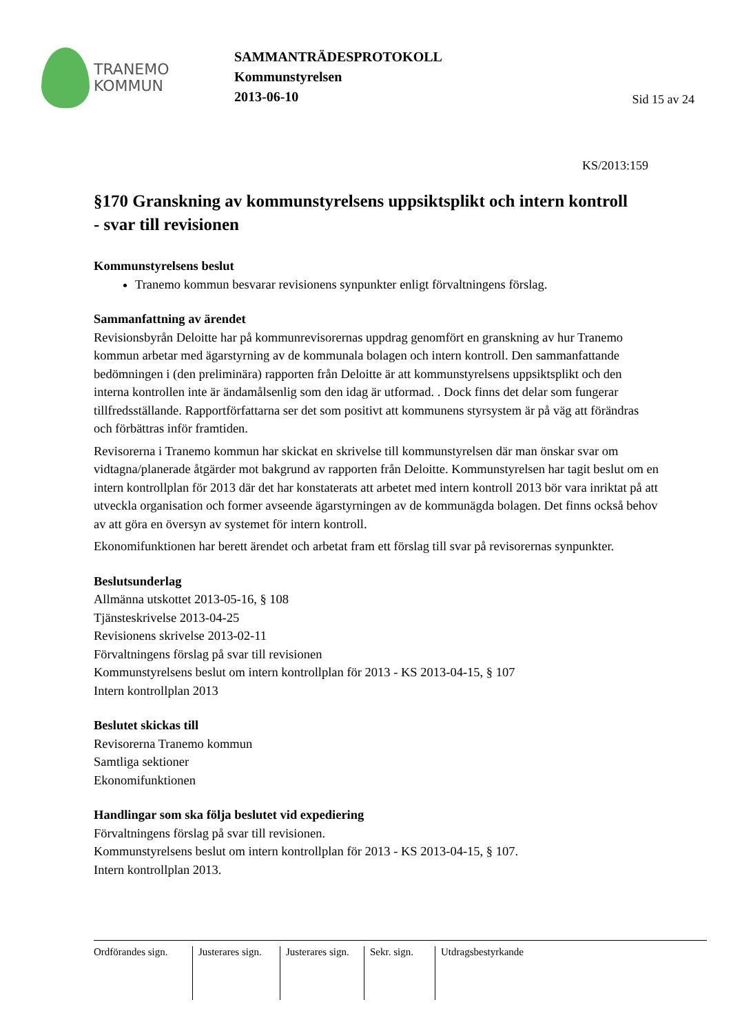TRANEMO
KOMMUN
SAMMANTRÄDESPROTOKOLL
Kommunstyrelsen
2013-06-10
Sid 15 av 24
KS/2013:159
§170 Granskning av kommunstyrelsens uppsiktsplikt och intern kontroll
- svar till revisionen
Kommunstyrelsens beslut
Tranemo kommun besvarar revisionens synpunkter enligt förvaltningens förslag.
Sammanfattning av ärendet
Revisionsbyrån Deloitte har på kommunrevisorernas uppdrag genomfört en granskning av hur Tranemo kommun arbetar med ägarstyrning av de kommunala bolagen och intern kontroll. Den sammanfattande bedömningen i (den preliminära) rapporten från Deloitte är att kommunstyrelsens uppsiktsplikt och den interna kontrollen inte är ändamålsenlig som den idag är utformad. . Dock finns det delar som fungerar tillfredsställande. Rapportförfattarna ser det som positivt att kommunens styrsystem är på väg att förändras och förbättras inför framtiden.
Revisorerna i Tranemo kommun har skickat en skrivelse till kommunstyrelsen där man önskar svar om vidtagna/planerade åtgärder mot bakgrund av rapporten från Deloitte. Kommunstyrelsen har tagit beslut om en intern kontrollplan för 2013 där det har konstaterats att arbetet med intern kontroll 2013 bör vara inriktat på att utveckla organisation och former avseende ägarstyrningen av de kommunägda bolagen. Det finns också behov av att göra en översyn av systemet för intern kontroll.
Ekonomifunktionen har berett ärendet och arbetat fram ett förslag till svar på revisorernas synpunkter.
Beslutsunderlag
Allmänna utskottet 2013-05-16, § 108
Tjänsteskrivelse 2013-04-25
Revisionens skrivelse 2013-02-11
Förvaltningens förslag på svar till revisionen
Kommunstyrelsens beslut om intern kontrollplan för 2013 - KS 2013-04-15, § 107
Intern kontrollplan 2013
Beslutet skickas till
Revisorerna Tranemo kommun
Samtliga sektioner
Ekonomifunktionen
Handlingar som ska följa beslutet vid expediering
Förvaltningens förslag på svar till revisionen.
Kommunstyrelsens beslut om intern kontrollplan för 2013 - KS 2013-04-15, § 107.
Intern kontrollplan 2013.
Ordförandes sign.
Justerares sign.
Justerares sign.
Sekr. sign.
Utdragsbestyrkande